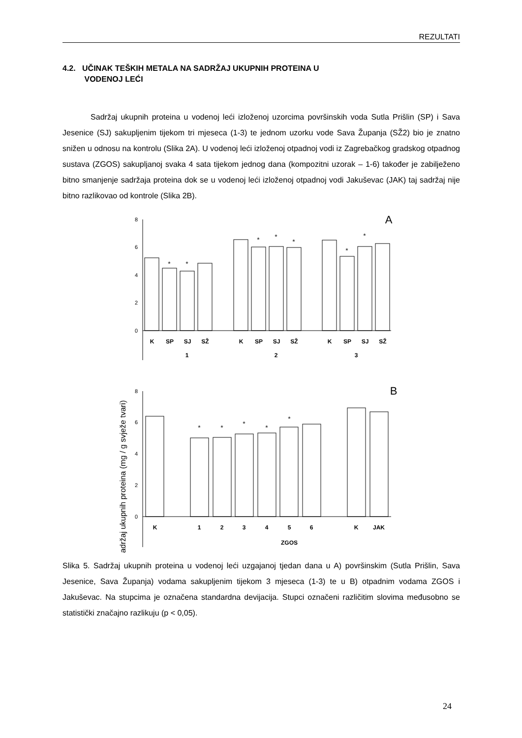REZULTATI
4.2. UČINAK TEŠKIH METALA NA SADRŽAJ UKUPNIH PROTEINA U
VODENOJ LEĆI
Sadržaj ukupnih proteina u vodenoj leći izloženoj uzorcima površinskih voda Sutla Prišlin (SP) i Sava Jesenice (SJ) sakupljenim tijekom tri mjeseca (1-3) te jednom uzorku vode Sava Županja (SŽ2) bio je znatno snižen u odnosu na kontrolu (Slika 2A). U vodenoj leći izloženoj otpadnoj vodi iz Zagrebačkog gradskog otpadnog sustava (ZGOS) sakupljanoj svaka 4 sata tijekom jednog dana (kompozitni uzorak – 1-6) također je zabilježeno bitno smanjenje sadržaja proteina dok se u vodenoj leći izloženoj otpadnoj vodi Jakuševac (JAK) taj sadržaj nije bitno razlikovao od kontrole (Slika 2B).
Sadržaj ukupnih proteina (mg / g svježe tvari)
8
6
4
2
0
A
*
*
*
*
*
*
*
K
SP
SJ
SŽ
K
SP
SJ
SŽ
K
SP
SJ
SŽ
1
2
3
8
6
4
2
0
B
*
*
*
*
*
K
1
2
3
4
5
6
K
JAK
ZGOS
Slika 5. Sadržaj ukupnih proteina u vodenoj leći uzgajanoj tjedan dana u A) površinskim (Sutla Prišlin, Sava Jesenice, Sava Županja) vodama sakupljenim tijekom 3 mjeseca (1-3) te u B) otpadnim vodama ZGOS i Jakuševac. Na stupcima je označena standardna devijacija. Stupci označeni različitim slovima međusobno se statistički značajno razlikuju (p < 0,05).
24